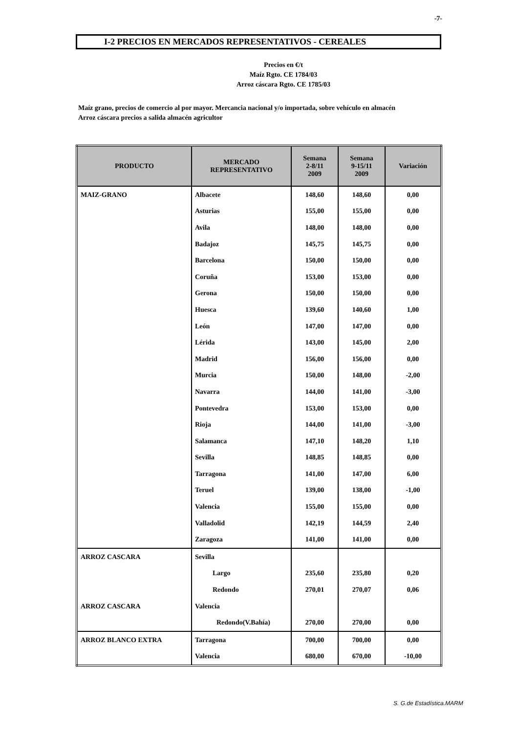-7-
I-2 PRECIOS EN MERCADOS REPRESENTATIVOS - CEREALES
Precios en €/t
Maíz Rgto. CE 1784/03
Arroz cáscara Rgto. CE 1785/03
Maíz grano, precios de comercio al por mayor. Mercancia nacional y/o importada, sobre vehículo en almacén
Arroz cáscara precios a salida almacén agricultor
| PRODUCTO | MERCADO REPRESENTATIVO | Semana 2-8/11 2009 | Semana 9-15/11 2009 | Variación |
| --- | --- | --- | --- | --- |
| MAIZ-GRANO | Albacete | 148,60 | 148,60 | 0,00 |
| | Asturias | 155,00 | 155,00 | 0,00 |
| | Avila | 148,00 | 148,00 | 0,00 |
| | Badajoz | 145,75 | 145,75 | 0,00 |
| | Barcelona | 150,00 | 150,00 | 0,00 |
| | Coruña | 153,00 | 153,00 | 0,00 |
| | Gerona | 150,00 | 150,00 | 0,00 |
| | Huesca | 139,60 | 140,60 | 1,00 |
| | León | 147,00 | 147,00 | 0,00 |
| | Lérida | 143,00 | 145,00 | 2,00 |
| | Madrid | 156,00 | 156,00 | 0,00 |
| | Murcia | 150,00 | 148,00 | -2,00 |
| | Navarra | 144,00 | 141,00 | -3,00 |
| | Pontevedra | 153,00 | 153,00 | 0,00 |
| | Rioja | 144,00 | 141,00 | -3,00 |
| | Salamanca | 147,10 | 148,20 | 1,10 |
| | Sevilla | 148,85 | 148,85 | 0,00 |
| | Tarragona | 141,00 | 147,00 | 6,00 |
| | Teruel | 139,00 | 138,00 | -1,00 |
| | Valencia | 155,00 | 155,00 | 0,00 |
| | Valladolid | 142,19 | 144,59 | 2,40 |
| | Zaragoza | 141,00 | 141,00 | 0,00 |
| ARROZ CASCARA | Sevilla | | | |
| | Largo | 235,60 | 235,80 | 0,20 |
| | Redondo | 270,01 | 270,07 | 0,06 |
| ARROZ CASCARA | Valencia | | | |
| | Redondo(V.Bahía) | 270,00 | 270,00 | 0,00 |
| ARROZ BLANCO EXTRA | Tarragona | 700,00 | 700,00 | 0,00 |
| | Valencia | 680,00 | 670,00 | -10,00 |
S. G.de Estadística.MARM